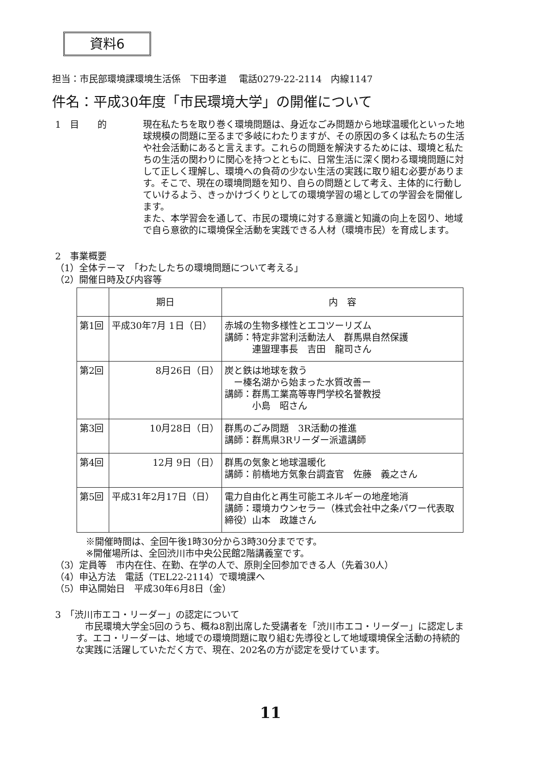資料6
担当：市民部環境課環境生活係　下田孝道　 電話0279-22-2114　内線1147
件名：平成30年度「市民環境大学」の開催について
1　目　　的 現在私たちを取り巻く環境問題は、身近なごみ問題から地球温暖化といった地球規模の問題に至るまで多岐にわたりますが、その原因の多くは私たちの生活や社会活動にあると言えます。これらの問題を解決するためには、環境と私たちの生活の関わりに関心を持つとともに、日常生活に深く関わる環境問題に対して正しく理解し、環境への負荷の少ない生活の実践に取り組む必要があります。そこで、現在の環境問題を知り、自らの問題として考え、主体的に行動していけるよう、きっかけづくりとしての環境学習の場としての学習会を開催します。
また、本学習会を通して、市民の環境に対する意識と知識の向上を図り、地域で自ら意欲的に環境保全活動を実践できる人材（環境市民）を育成します。
2　事業概要
（1）全体テーマ　「わたしたちの環境問題について考える」
（2）開催日時及び内容等
| | 期日 | 内 容 |
| --- | --- | --- |
| 第1回 | 平成30年7月 1日（日） | 赤城の生物多様性とエコツーリズム 講師：特定非営利活動法人 群馬県自然保護 連盟理事長 吉田 龍司さん |
| 第2回 | 8月26日（日） | 炭と鉄は地球を救う ー榛名湖から始まった水質改善ー 講師：群馬工業高等専門学校名誉教授 小島 昭さん |
| 第3回 | 10月28日（日） | 群馬のごみ問題 3R活動の推進 講師：群馬県3Rリーダー派遣講師 |
| 第4回 | 12月 9日（日） | 群馬の気象と地球温暖化 講師：前橋地方気象台調査官 佐藤 義之さん |
| 第5回 | 平成31年2月17日（日） | 電力自由化と再生可能エネルギーの地産地消 講師：環境カウンセラー（株式会社中之条パワー代表取締役）山本 政雄さん |
※開催時間は、全回午後1時30分から3時30分までです。
※開催場所は、全回渋川市中央公民館2階講義室です。
（3）定員等　市内在住、在勤、在学の人で、原則全回参加できる人（先着30人）
（4）申込方法　電話（TEL22-2114）で環境課へ
（5）申込開始日　平成30年6月8日（金）
3　「渋川市エコ・リーダー」の認定について
　市民環境大学全5回のうち、概ね8割出席した受講者を「渋川市エコ・リーダー」に認定します。エコ・リーダーは、地域での環境問題に取り組む先導役として地域環境保全活動の持続的な実践に活躍していただく方で、現在、202名の方が認定を受けています。
11